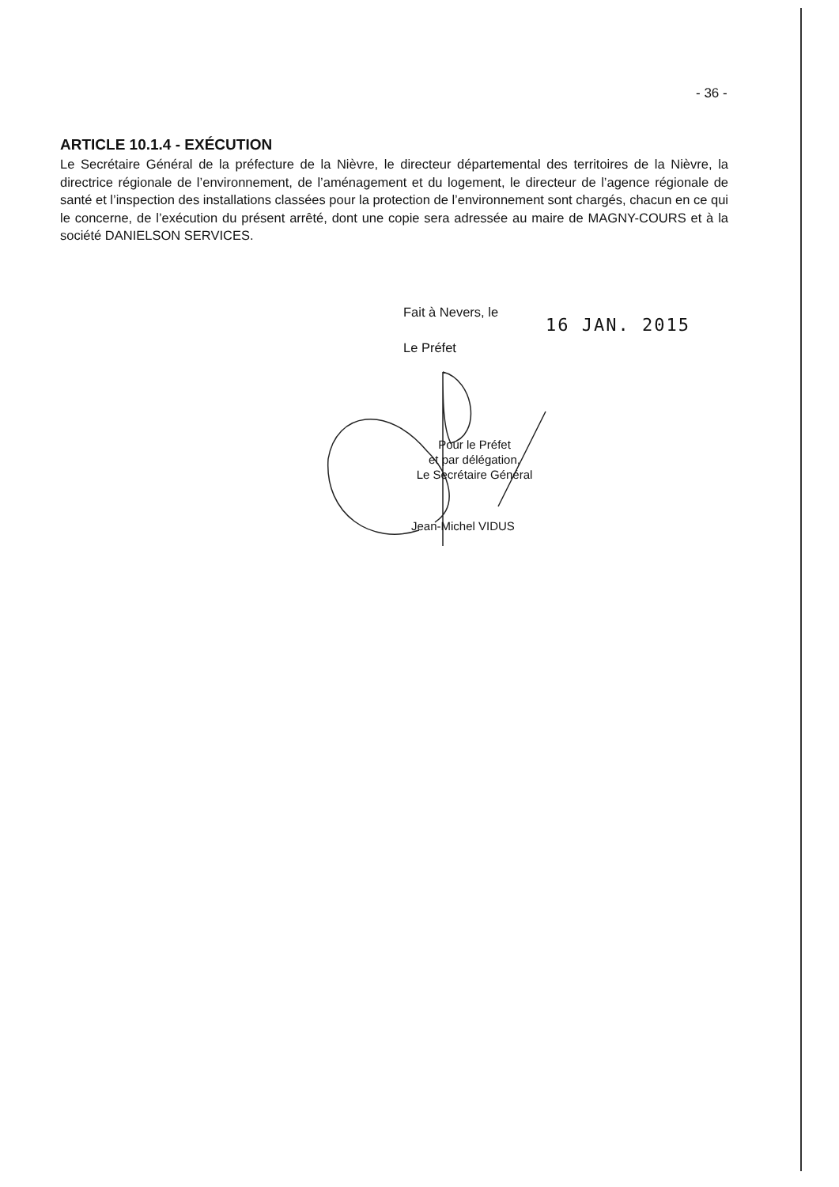- 36 -
ARTICLE 10.1.4 - EXÉCUTION
Le Secrétaire Général de la préfecture de la Nièvre, le directeur départemental des territoires de la Nièvre, la directrice régionale de l’environnement, de l’aménagement et du logement, le directeur de l’agence régionale de santé et l’inspection des installations classées pour la protection de l’environnement sont chargés, chacun en ce qui le concerne, de l’exécution du présent arrêté, dont une copie sera adressée au maire de MAGNY-COURS et à la société DANIELSON SERVICES.
Fait à Nevers, le
16 JAN. 2015
Le Préfet
Pour le Préfet
et par délégation,
Le Secrétaire Général
Jean-Michel VIDUS